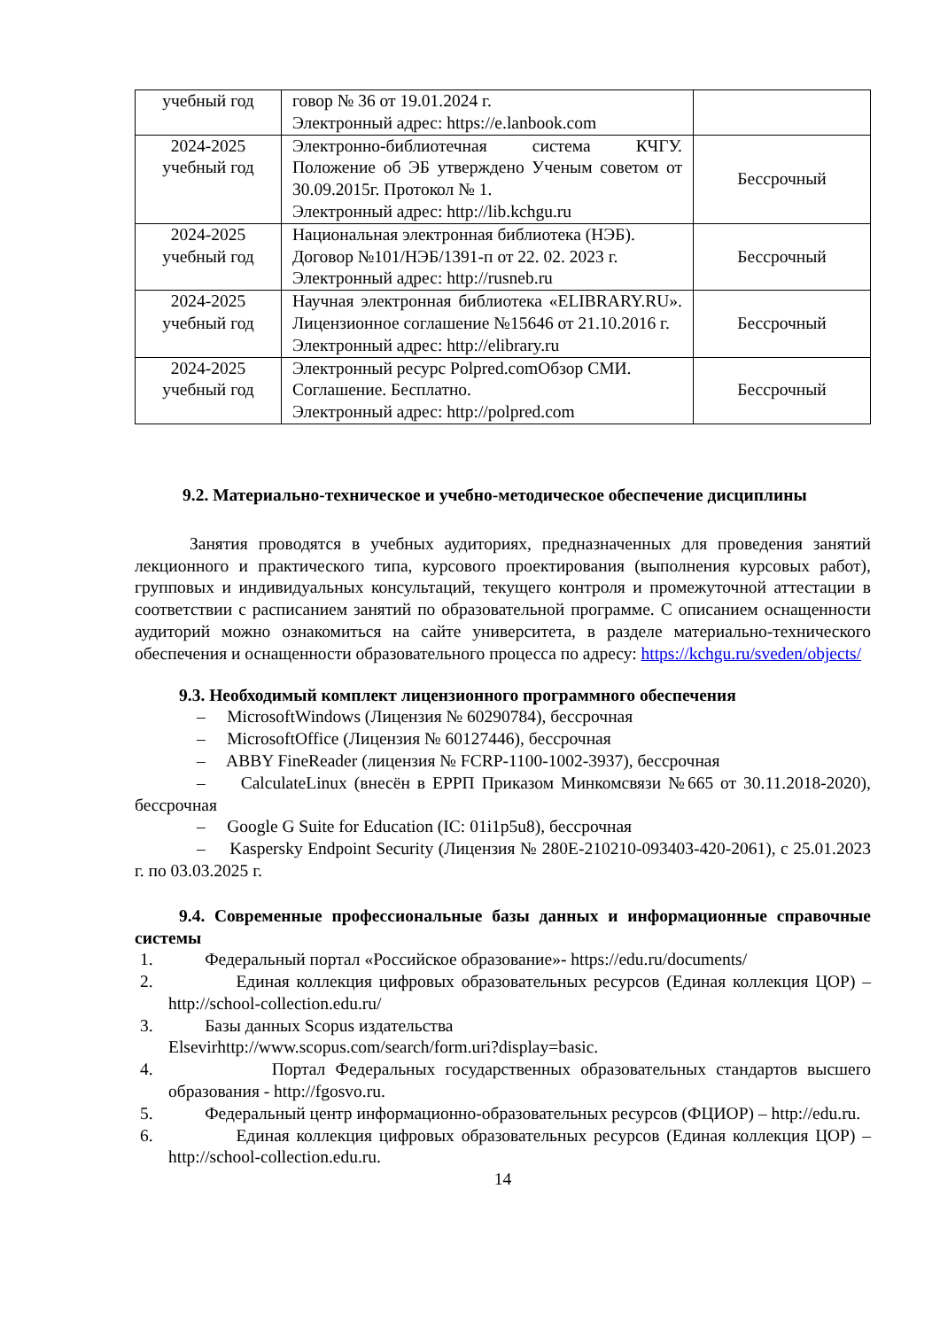| учебный год | говор № 36 от 19.01.2024 г. Электронный адрес: https://e.lanbook.com | |
| 2024-2025 учебный год | Электронно-библиотечная система КЧГУ. Положение об ЭБ утверждено Ученым советом от 30.09.2015г. Протокол № 1. Электронный адрес: http://lib.kchgu.ru | Бессрочный |
| 2024-2025 учебный год | Национальная электронная библиотека (НЭБ). Договор №101/НЭБ/1391-п от 22. 02. 2023 г. Электронный адрес: http://rusneb.ru | Бессрочный |
| 2024-2025 учебный год | Научная электронная библиотека «ELIBRARY.RU». Лицензионное соглашение №15646 от 21.10.2016 г. Электронный адрес: http://elibrary.ru | Бессрочный |
| 2024-2025 учебный год | Электронный ресурс Polpred.comОбзор СМИ. Соглашение. Бесплатно. Электронный адрес: http://polpred.com | Бессрочный |
9.2. Материально-техническое и учебно-методическое обеспечение дисциплины
Занятия проводятся в учебных аудиториях, предназначенных для проведения занятий лекционного и практического типа, курсового проектирования (выполнения курсовых работ), групповых и индивидуальных консультаций, текущего контроля и промежуточной аттестации в соответствии с расписанием занятий по образовательной программе. С описанием оснащенности аудиторий можно ознакомиться на сайте университета, в разделе материально-технического обеспечения и оснащенности образовательного процесса по адресу: https://kchgu.ru/sveden/objects/
9.3. Необходимый комплект лицензионного программного обеспечения
– MicrosoftWindows (Лицензия № 60290784), бессрочная
– MicrosoftOffice (Лицензия № 60127446), бессрочная
– ABBY FineReader (лицензия № FCRP-1100-1002-3937), бессрочная
– CalculateLinux (внесён в ЕРРП Приказом Минкомсвязи №665 от 30.11.2018-2020), бессрочная
– Google G Suite for Education (IC: 01i1p5u8), бессрочная
– Kaspersky Endpoint Security (Лицензия № 280E-210210-093403-420-2061), с 25.01.2023 г. по 03.03.2025 г.
9.4. Современные профессиональные базы данных и информационные справочные системы
1. Федеральный портал «Российское образование»- https://edu.ru/documents/
2. Единая коллекция цифровых образовательных ресурсов (Единая коллекция ЦОР) – http://school-collection.edu.ru/
3. Базы данных Scopus издательства
Elsevirhttp://www.scopus.com/search/form.uri?display=basic.
4. Портал Федеральных государственных образовательных стандартов высшего образования - http://fgosvo.ru.
5. Федеральный центр информационно-образовательных ресурсов (ФЦИОР) – http://edu.ru.
6. Единая коллекция цифровых образовательных ресурсов (Единая коллекция ЦОР) – http://school-collection.edu.ru.
14